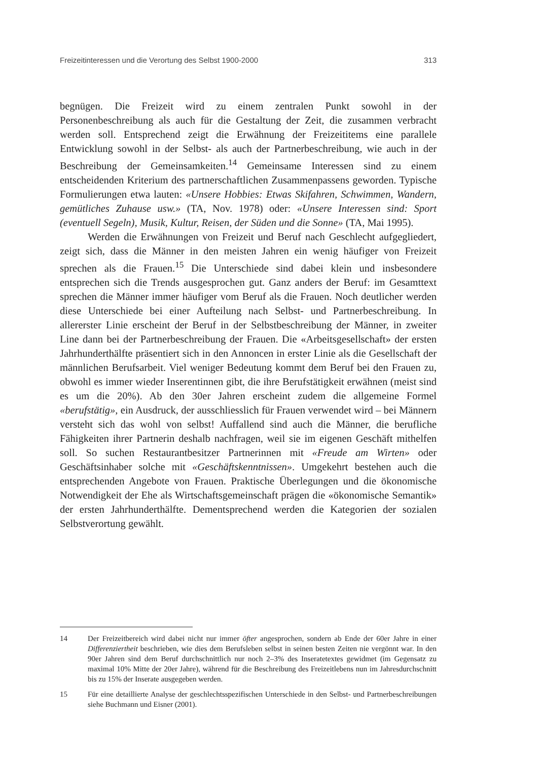Freizeitinteressen und die Verortung des Selbst 1900-2000 313
begnügen. Die Freizeit wird zu einem zentralen Punkt sowohl in der Personenbeschreibung als auch für die Gestaltung der Zeit, die zusammen verbracht werden soll. Entsprechend zeigt die Erwähnung der Freizeititems eine parallele Entwicklung sowohl in der Selbst- als auch der Partnerbeschreibung, wie auch in der Beschreibung der Gemeinsamkeiten.<sup>14</sup> Gemeinsame Interessen sind zu einem entscheidenden Kriterium des partnerschaftlichen Zusammenpassens geworden. Typische Formulierungen etwa lauten: «Unsere Hobbies: Etwas Skifahren, Schwimmen, Wandern, gemütliches Zuhause usw.» (TA, Nov. 1978) oder: «Unsere Interessen sind: Sport (eventuell Segeln), Musik, Kultur, Reisen, der Süden und die Sonne» (TA, Mai 1995).
Werden die Erwähnungen von Freizeit und Beruf nach Geschlecht aufgegliedert, zeigt sich, dass die Männer in den meisten Jahren ein wenig häufiger von Freizeit sprechen als die Frauen.<sup>15</sup> Die Unterschiede sind dabei klein und insbesondere entsprechen sich die Trends ausgesprochen gut. Ganz anders der Beruf: im Gesamttext sprechen die Männer immer häufiger vom Beruf als die Frauen. Noch deutlicher werden diese Unterschiede bei einer Aufteilung nach Selbst- und Partnerbeschreibung. In allererster Linie erscheint der Beruf in der Selbstbeschreibung der Männer, in zweiter Line dann bei der Partnerbeschreibung der Frauen. Die «Arbeitsgesellschaft» der ersten Jahrhunderthälfte präsentiert sich in den Annoncen in erster Linie als die Gesellschaft der männlichen Berufsarbeit. Viel weniger Bedeutung kommt dem Beruf bei den Frauen zu, obwohl es immer wieder Inserentinnen gibt, die ihre Berufstätigkeit erwähnen (meist sind es um die 20%). Ab den 30er Jahren erscheint zudem die allgemeine Formel «berufstätig», ein Ausdruck, der ausschliesslich für Frauen verwendet wird – bei Männern versteht sich das wohl von selbst! Auffallend sind auch die Männer, die berufliche Fähigkeiten ihrer Partnerin deshalb nachfragen, weil sie im eigenen Geschäft mithelfen soll. So suchen Restaurantbesitzer Partnerinnen mit «Freude am Wirten» oder Geschäftsinhaber solche mit «Geschäftskenntnissen». Umgekehrt bestehen auch die entsprechenden Angebote von Frauen. Praktische Überlegungen und die ökonomische Notwendigkeit der Ehe als Wirtschaftsgemeinschaft prägen die «ökonomische Semantik» der ersten Jahrhunderthälfte. Dementsprechend werden die Kategorien der sozialen Selbstverortung gewählt.
14 Der Freizeitbereich wird dabei nicht nur immer öfter angesprochen, sondern ab Ende der 60er Jahre in einer Differenziertheit beschrieben, wie dies dem Berufsleben selbst in seinen besten Zeiten nie vergönnt war. In den 90er Jahren sind dem Beruf durchschnittlich nur noch 2–3% des Inseratetextes gewidmet (im Gegensatz zu maximal 10% Mitte der 20er Jahre), während für die Beschreibung des Freizeitlebens nun im Jahresdurchschnitt bis zu 15% der Inserate ausgegeben werden.
15 Für eine detaillierte Analyse der geschlechtsspezifischen Unterschiede in den Selbst- und Partnerbeschreibungen siehe Buchmann und Eisner (2001).